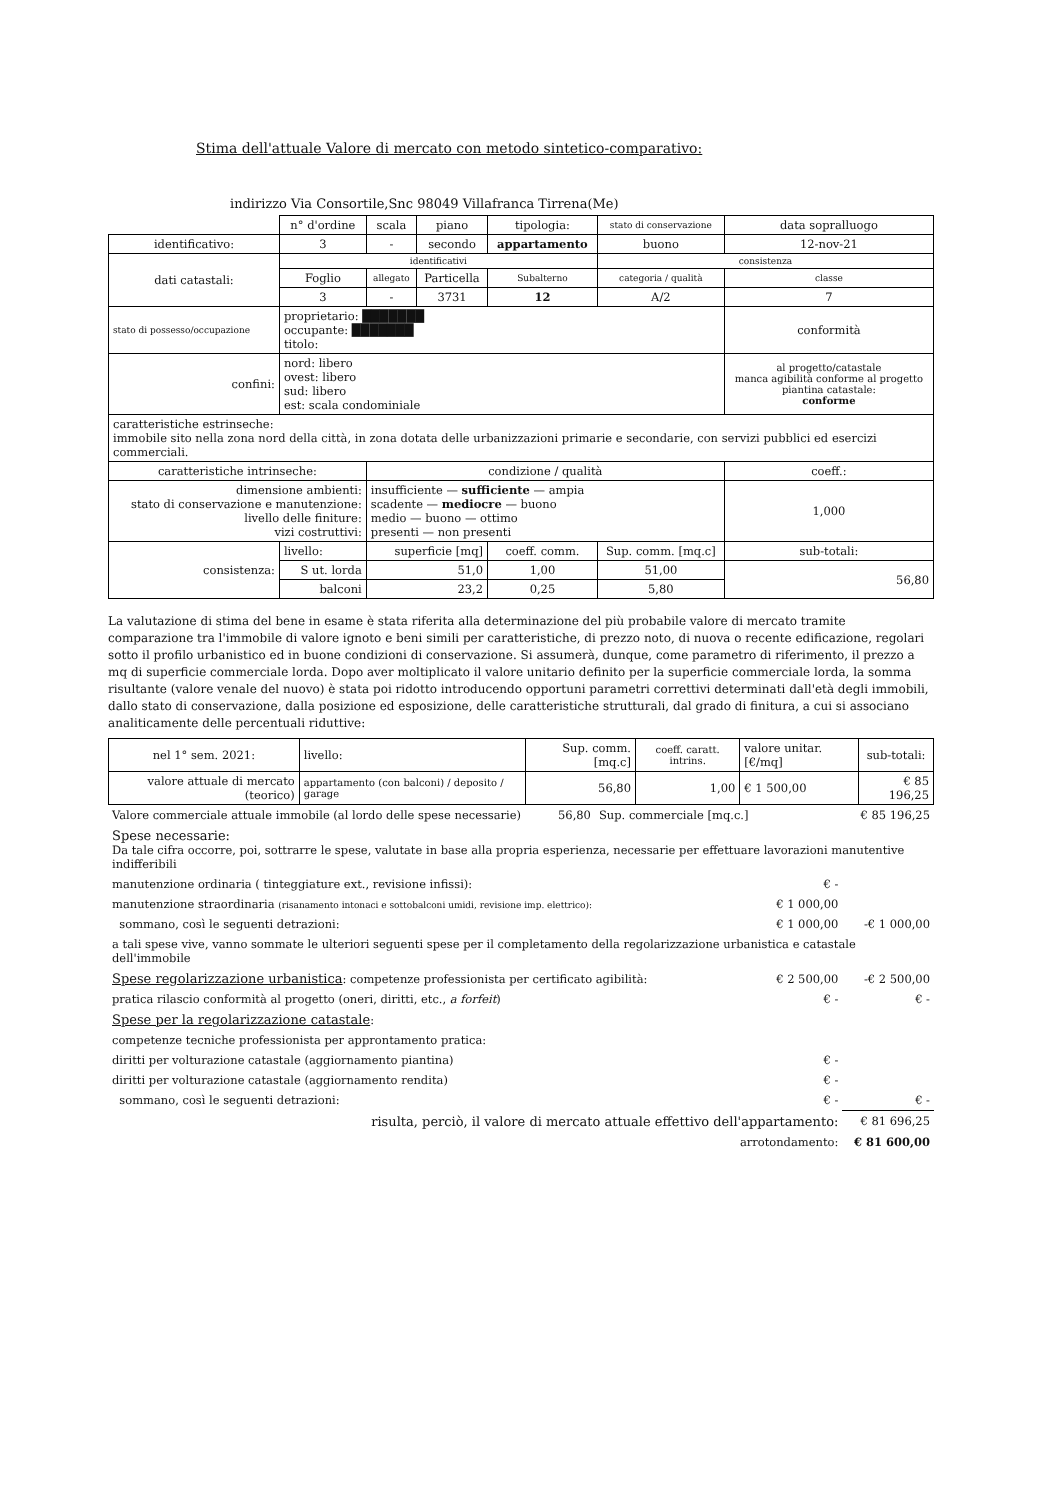Stima dell'attuale Valore di mercato con metodo sintetico-comparativo:
indirizzo Via Consortile,Snc 98049 Villafranca Tirrena(Me)
| | n° d'ordine | scala | piano | tipologia: | stato di conservazione | data sopralluogo |
| identificativo: | 3 | - | secondo | appartamento | buono | 12-nov-21 |
| dati catastali: | identificativi | | | | consistenza | |
| | Foglio | allegato | Particella | Subalterno | categoria / qualità | classe |
| | 3 | - | 3731 | 12 | A/2 | 7 |
| stato di possesso/occupazione | proprietario: ███████ occupante: ███████ titolo: | | | | | conformità |
| confini: | nord: libero ovest: libero sud: libero est: scala condominiale | | | | | al progetto/catastale manca agibilità conforme al progetto piantina catastale: conforme |
| caratteristiche estrinseche: immobile sito nella zona nord della città, in zona dotata delle urbanizzazioni primarie e secondarie, con servizi pubblici ed esercizi commerciali. | | | | | | |
| caratteristiche intrinseche: | | condizione / qualità | | | | coeff.: |
| dimensione ambienti: stato di conservazione e manutenzione: livello delle finiture: vizi costruttivi: | | insufficiente — sufficiente — ampia scadente — mediocre — buono medio — buono — ottimo presenti — non presenti | | | | 1,000 |
| consistenza: | livello: | superficie [mq] | | coeff. comm. | Sup. comm. [mq.c] | sub-totali: |
| | S ut. lorda | 51,0 | | 1,00 | 51,00 | 56,80 |
| | balconi | 23,2 | | 0,25 | 5,80 | |
La valutazione di stima del bene in esame è stata riferita alla determinazione del più probabile valore di mercato tramite comparazione tra l'immobile di valore ignoto e beni simili per caratteristiche, di prezzo noto, di nuova o recente edificazione, regolari sotto il profilo urbanistico ed in buone condizioni di conservazione. Si assumerà, dunque, come parametro di riferimento, il prezzo a mq di superficie commerciale lorda. Dopo aver moltiplicato il valore unitario definito per la superficie commerciale lorda, la somma risultante (valore venale del nuovo) è stata poi ridotto introducendo opportuni parametri correttivi determinati dall'età degli immobili, dallo stato di conservazione, dalla posizione ed esposizione, delle caratteristiche strutturali, dal grado di finitura, a cui si associano analiticamente delle percentuali riduttive:
| nel 1° sem. 2021: | livello: | Sup. comm. [mq.c] | coeff. caratt. intrins. | valore unitar. [€/mq] | sub-totali: |
| valore attuale di mercato (teorico) | appartamento (con balconi) / deposito / garage | 56,80 | 1,00 | € 1 500,00 | € 85 196,25 |
| Valore commerciale attuale immobile (al lordo delle spese necessarie) | 56,80 | Sup. commerciale [mq.c.] | | € 85 196,25 |
| Spese necessarie: Da tale cifra occorre, poi, sottrarre le spese, valutate in base alla propria esperienza, necessarie per effettuare lavorazioni manutentive indifferibili | | | | |
| manutenzione ordinaria ( tinteggiature ext., revisione infissi): | | | € - | |
| manutenzione straordinaria (risanamento intonaci e sottobalconi umidi, revisione imp. elettrico): | | | € 1 000,00 | |
| sommano, così le seguenti detrazioni: | | | € 1 000,00 | -€ 1 000,00 |
| a tali spese vive, vanno sommate le ulteriori seguenti spese per il completamento della regolarizzazione urbanistica e catastale dell'immobile | | | | |
| Spese regolarizzazione urbanistica : competenze professionista per certificato agibilità: | | | € 2 500,00 | -€ 2 500,00 |
| pratica rilascio conformità al progetto (oneri, diritti, etc., a forfeit ) | | | € - | € - |
| Spese per la regolarizzazione catastale : | | | | |
| competenze tecniche professionista per approntamento pratica: | | | | |
| diritti per volturazione catastale (aggiornamento piantina) | | | € - | |
| diritti per volturazione catastale (aggiornamento rendita) | | | € - | |
| sommano, così le seguenti detrazioni: | | | € - | € - |
| risulta, perciò, il valore di mercato attuale effettivo dell'appartamento: | | | | € 81 696,25 |
| arrotondamento: | | | | € 81 600,00 |